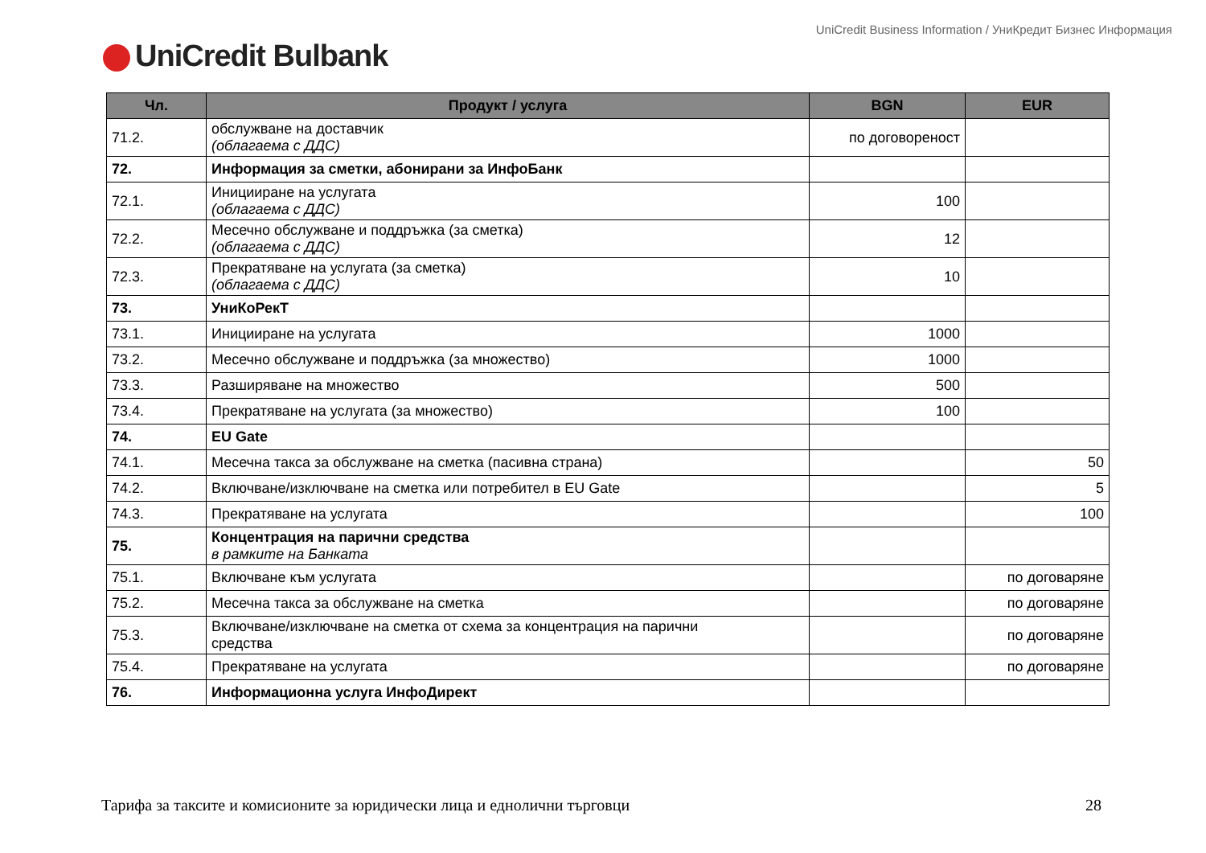UniCredit Business Information / УниКредит Бизнес Информация
UniCredit Bulbank
| Чл. | Продукт / услуга | BGN | EUR |
| --- | --- | --- | --- |
| 71.2. | обслужване на доставчик (облагаема с ДДС) | по договореност | |
| 72. | Информация за сметки, абонирани за ИнфоБанк | | |
| 72.1. | Иницииране на услугата (облагаема с ДДС) | 100 | |
| 72.2. | Месечно обслужване и поддръжка (за сметка) (облагаема с ДДС) | 12 | |
| 72.3. | Прекратяване на услугата (за сметка) (облагаема с ДДС) | 10 | |
| 73. | УниКоРекТ | | |
| 73.1. | Иницииране на услугата | 1000 | |
| 73.2. | Месечно обслужване и поддръжка (за множество) | 1000 | |
| 73.3. | Разширяване на множество | 500 | |
| 73.4. | Прекратяване на услугата (за множество) | 100 | |
| 74. | EU Gate | | |
| 74.1. | Месечна такса за обслужване на сметка (пасивна страна) | | 50 |
| 74.2. | Включване/изключване на сметка или потребител в EU Gate | | 5 |
| 74.3. | Прекратяване на услугата | | 100 |
| 75. | Концентрация на парични средства в рамките на Банката | | |
| 75.1. | Включване към услугата | | по договаряне |
| 75.2. | Месечна такса за обслужване на сметка | | по договаряне |
| 75.3. | Включване/изключване на сметка от схема за концентрация на парични средства | | по договаряне |
| 75.4. | Прекратяване на услугата | | по договаряне |
| 76. | Информационна услуга ИнфоДирект | | |
Тарифа за таксите и комисионите за юридически лица и еднолични търговци 28